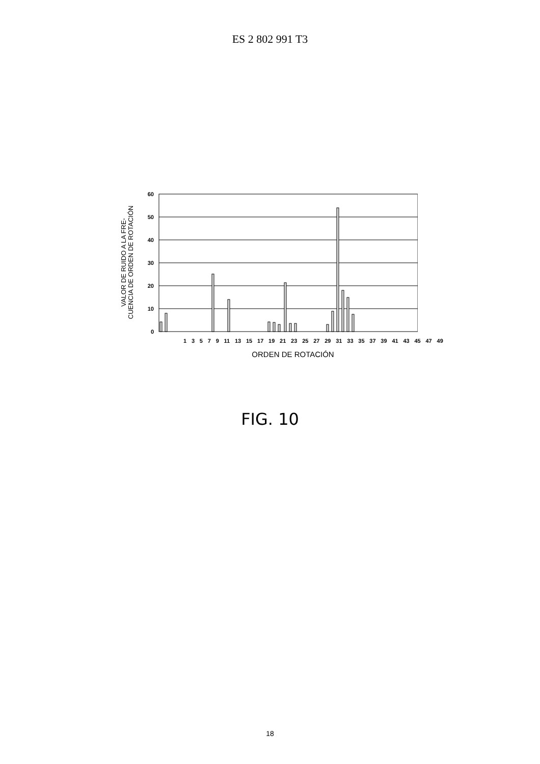ES 2 802 991 T3
VALOR DE RUIDO A LA FRE-
CUENCIA DE ORDEN DE ROTACIÓN
60
50
40
30
20
10
0
13579 11 13 15 17 19 21 23 25 27 29 31 33 35 37 39 41 43 45 47 49
ORDEN DE ROTACIÓN
FIG. 10
18